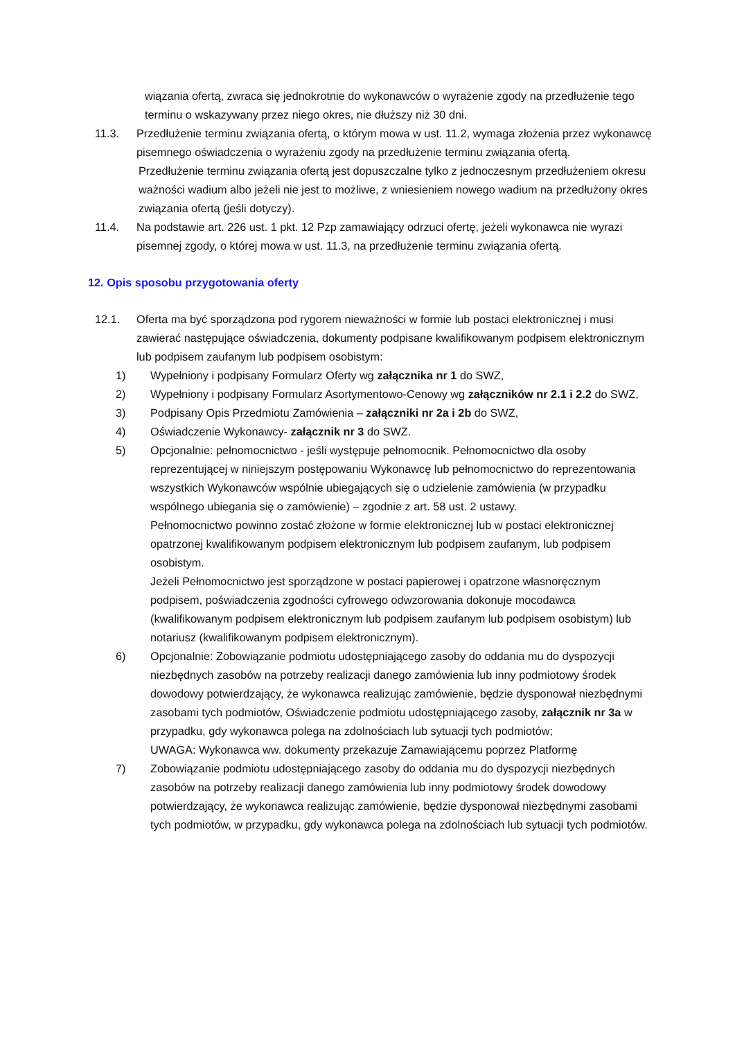wiązania ofertą, zwraca się jednokrotnie do wykonawców o wyrażenie zgody na przedłużenie tego terminu o wskazywany przez niego okres, nie dłuższy niż 30 dni.
11.3. Przedłużenie terminu związania ofertą, o którym mowa w ust. 11.2, wymaga złożenia przez wykonawcę pisemnego oświadczenia o wyrażeniu zgody na przedłużenie terminu związania ofertą.
Przedłużenie terminu związania ofertą jest dopuszczalne tylko z jednoczesnym przedłużeniem okresu ważności wadium albo jeżeli nie jest to możliwe, z wniesieniem nowego wadium na przedłużony okres związania ofertą (jeśli dotyczy).
11.4. Na podstawie art. 226 ust. 1 pkt. 12 Pzp zamawiający odrzuci ofertę, jeżeli wykonawca nie wyrazi pisemnej zgody, o której mowa w ust. 11.3, na przedłużenie terminu związania ofertą.
12. Opis sposobu przygotowania oferty
12.1. Oferta ma być sporządzona pod rygorem nieważności w formie lub postaci elektronicznej i musi zawierać następujące oświadczenia, dokumenty podpisane kwalifikowanym podpisem elektronicznym lub podpisem zaufanym lub podpisem osobistym:
1) Wypełniony i podpisany Formularz Oferty wg załącznika nr 1 do SWZ,
2) Wypełniony i podpisany Formularz Asortymentowo-Cenowy wg załączników nr 2.1 i 2.2 do SWZ,
3) Podpisany Opis Przedmiotu Zamówienia – załączniki nr 2a i 2b do SWZ,
4) Oświadczenie Wykonawcy- załącznik nr 3 do SWZ.
5) Opcjonalnie: pełnomocnictwo - jeśli występuje pełnomocnik. Pełnomocnictwo dla osoby reprezentującej w niniejszym postępowaniu Wykonawcę lub pełnomocnictwo do reprezentowania wszystkich Wykonawców wspólnie ubiegających się o udzielenie zamówienia (w przypadku wspólnego ubiegania się o zamówienie) – zgodnie z art. 58 ust. 2 ustawy.
Pełnomocnictwo powinno zostać złożone w formie elektronicznej lub w postaci elektronicznej opatrzonej kwalifikowanym podpisem elektronicznym lub podpisem zaufanym, lub podpisem osobistym.
Jeżeli Pełnomocnictwo jest sporządzone w postaci papierowej i opatrzone własnoręcznym podpisem, poświadczenia zgodności cyfrowego odwzorowania dokonuje mocodawca (kwalifikowanym podpisem elektronicznym lub podpisem zaufanym lub podpisem osobistym) lub notariusz (kwalifikowanym podpisem elektronicznym).
6) Opcjonalnie: Zobowiązanie podmiotu udostępniającego zasoby do oddania mu do dyspozycji niezbędnych zasobów na potrzeby realizacji danego zamówienia lub inny podmiotowy środek dowodowy potwierdzający, że wykonawca realizując zamówienie, będzie dysponował niezbędnymi zasobami tych podmiotów, Oświadczenie podmiotu udostępniającego zasoby, załącznik nr 3a w przypadku, gdy wykonawca polega na zdolnościach lub sytuacji tych podmiotów;
UWAGA: Wykonawca ww. dokumenty przekazuje Zamawiającemu poprzez Platformę
7) Zobowiązanie podmiotu udostępniającego zasoby do oddania mu do dyspozycji niezbędnych zasobów na potrzeby realizacji danego zamówienia lub inny podmiotowy środek dowodowy potwierdzający, że wykonawca realizując zamówienie, będzie dysponował niezbędnymi zasobami tych podmiotów, w przypadku, gdy wykonawca polega na zdolnościach lub sytuacji tych podmiotów.